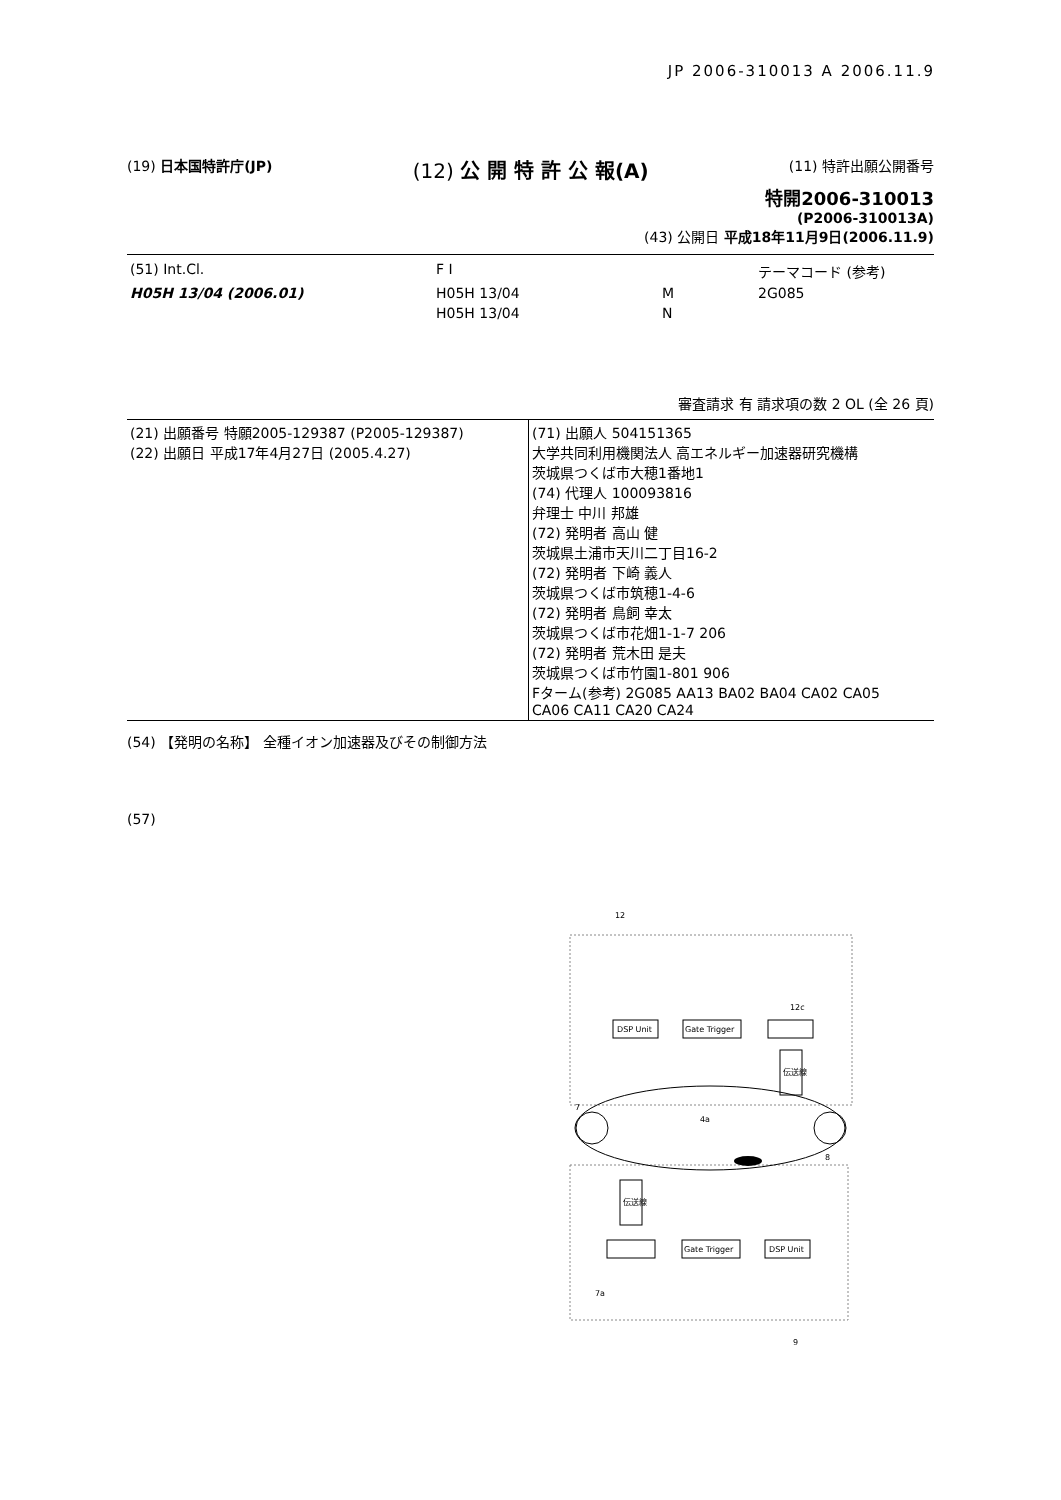JP 2006-310013 A 2006.11.9
(19) 日本国特許庁(JP)
(12) 公 開 特 許 公 報(A)
(11) 特許出願公開番号
特開2006-310013
(P2006-310013A)
(43) 公開日 平成18年11月9日(2006.11.9)
| (51) Int.Cl. | F I | | テーマコード (参考) |
| H05H 13/04 (2006.01) | H05H 13/04 | M | 2G085 |
| | H05H 13/04 | N | |
審査請求 有 請求項の数 2 OL (全 26 頁)
| (21) 出願番号 特願2005-129387 (P2005-129387) (22) 出願日 平成17年4月27日 (2005.4.27) | (71) 出願人 504151365 大学共同利用機関法人 高エネルギー加速器研究機構 茨城県つくば市大穂1番地1 (74) 代理人 100093816 弁理士 中川 邦雄 (72) 発明者 高山 健 茨城県土浦市天川二丁目16-2 (72) 発明者 下崎 義人 茨城県つくば市筑穂1-4-6 (72) 発明者 鳥飼 幸太 茨城県つくば市花畑1-1-7 206 (72) 発明者 荒木田 是夫 茨城県つくば市竹園1-801 906 Fターム(参考) 2G085 AA13 BA02 BA04 CA02 CA05 CA06 CA11 CA20 CA24 |
(54) 【発明の名称】 全種イオン加速器及びその制御方法
(57)
DSP Unit
Gate Trigger
伝送線
伝送線
Gate Trigger
DSP Unit
12
12c
4a
7
8
7a
9